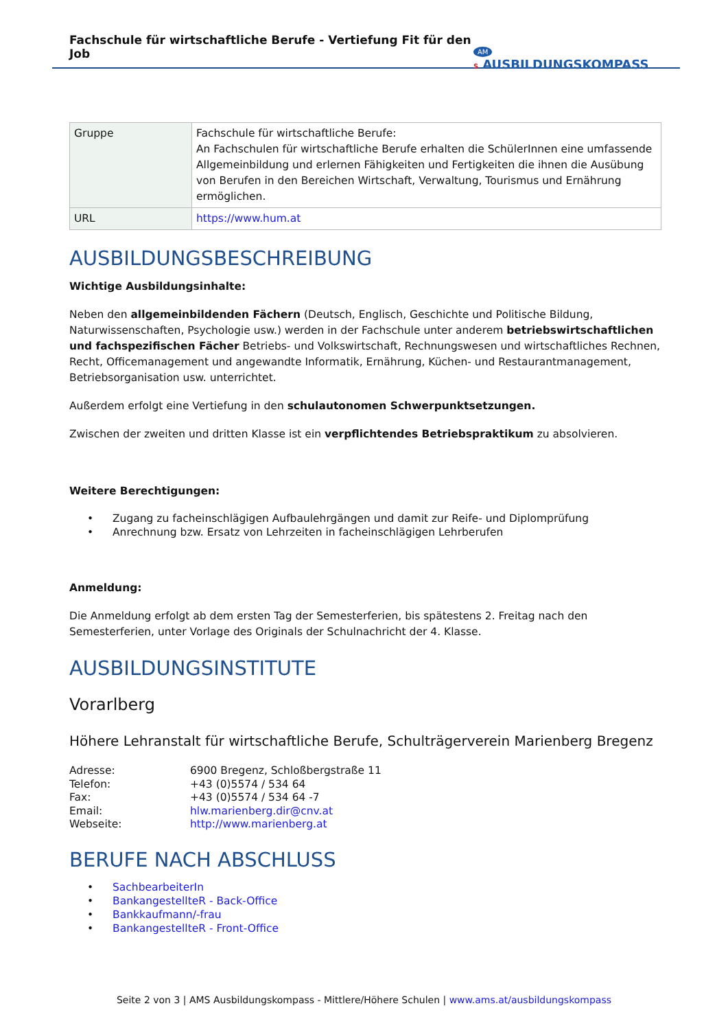Fachschule für wirtschaftliche Berufe - Vertiefung Fit für den Job
AM S AUSBILDUNGSKOMPASS
| Gruppe | Fachschule für wirtschaftliche Berufe: An Fachschulen für wirtschaftliche Berufe erhalten die SchülerInnen eine umfassende Allgemeinbildung und erlernen Fähigkeiten und Fertigkeiten die ihnen die Ausübung von Berufen in den Bereichen Wirtschaft, Verwaltung, Tourismus und Ernährung ermöglichen. |
| URL | https://www.hum.at |
AUSBILDUNGSBESCHREIBUNG
Wichtige Ausbildungsinhalte:
Neben den allgemeinbildenden Fächern (Deutsch, Englisch, Geschichte und Politische Bildung, Naturwissenschaften, Psychologie usw.) werden in der Fachschule unter anderem betriebswirtschaftlichen und fachspezifischen Fächer Betriebs- und Volkswirtschaft, Rechnungswesen und wirtschaftliches Rechnen, Recht, Officemanagement und angewandte Informatik, Ernährung, Küchen- und Restaurantmanagement, Betriebsorganisation usw. unterrichtet.
Außerdem erfolgt eine Vertiefung in den schulautonomen Schwerpunktsetzungen.
Zwischen der zweiten und dritten Klasse ist ein verpflichtendes Betriebspraktikum zu absolvieren.
Weitere Berechtigungen:
• Zugang zu facheinschlägigen Aufbaulehrgängen und damit zur Reife- und Diplomprüfung
• Anrechnung bzw. Ersatz von Lehrzeiten in facheinschlägigen Lehrberufen
Anmeldung:
Die Anmeldung erfolgt ab dem ersten Tag der Semesterferien, bis spätestens 2. Freitag nach den Semesterferien, unter Vorlage des Originals der Schulnachricht der 4. Klasse.
AUSBILDUNGSINSTITUTE
Vorarlberg
Höhere Lehranstalt für wirtschaftliche Berufe, Schulträgerverein Marienberg Bregenz
| Adresse: | 6900 Bregenz, Schloßbergstraße 11 |
| Telefon: | +43 (0)5574 / 534 64 |
| Fax: | +43 (0)5574 / 534 64 -7 |
| Email: | hlw.marienberg.dir@cnv.at |
| Webseite: | http://www.marienberg.at |
BERUFE NACH ABSCHLUSS
• SachbearbeiterIn
• BankangestellteR - Back-Office
• Bankkaufmann/-frau
• BankangestellteR - Front-Office
Seite 2 von 3 | AMS Ausbildungskompass - Mittlere/Höhere Schulen | www.ams.at/ausbildungskompass